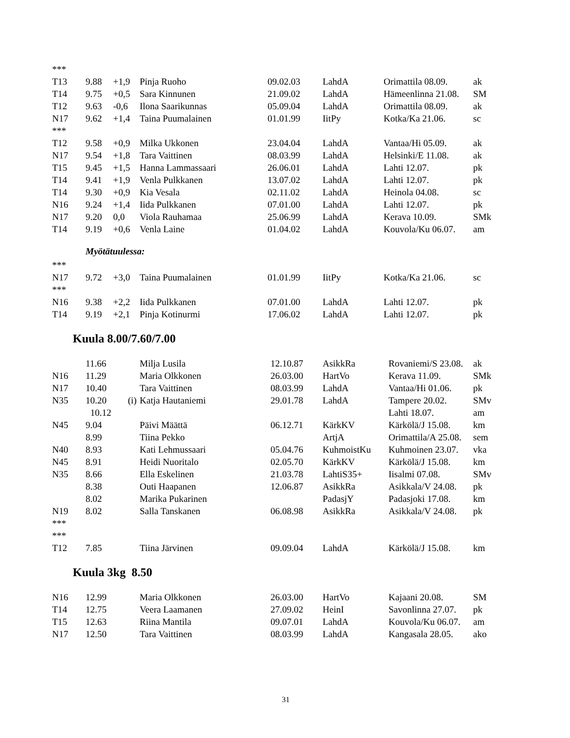| *** | | | | | | | |
| T13 | 9.88 | +1,9 | Pinja Ruoho | 09.02.03 | LahdA | Orimattila 08.09. | ak |
| T14 | 9.75 | +0,5 | Sara Kinnunen | 21.09.02 | LahdA | Hämeenlinna 21.08. | SM |
| T12 | 9.63 | -0,6 | Ilona Saarikunnas | 05.09.04 | LahdA | Orimattila 08.09. | ak |
| N17 | 9.62 | +1,4 | Taina Puumalainen | 01.01.99 | IitPy | Kotka/Ka 21.06. | sc |
| *** | | | | | | | |
| T12 | 9.58 | +0,9 | Milka Ukkonen | 23.04.04 | LahdA | Vantaa/Hi 05.09. | ak |
| N17 | 9.54 | +1,8 | Tara Vaittinen | 08.03.99 | LahdA | Helsinki/E 11.08. | ak |
| T15 | 9.45 | +1,5 | Hanna Lammassaari | 26.06.01 | LahdA | Lahti 12.07. | pk |
| T14 | 9.41 | +1,9 | Venla Pulkkanen | 13.07.02 | LahdA | Lahti 12.07. | pk |
| T14 | 9.30 | +0,9 | Kia Vesala | 02.11.02 | LahdA | Heinola 04.08. | sc |
| N16 | 9.24 | +1,4 | Iida Pulkkanen | 07.01.00 | LahdA | Lahti 12.07. | pk |
| N17 | 9.20 | 0,0 | Viola Rauhamaa | 25.06.99 | LahdA | Kerava 10.09. | SMk |
| T14 | 9.19 | +0,6 | Venla Laine | 01.04.02 | LahdA | Kouvola/Ku 06.07. | am |
| Myötätuulessa: | | | | | | | |
| *** | | | | | | | |
| N17 | 9.72 | +3,0 | Taina Puumalainen | 01.01.99 | IitPy | Kotka/Ka 21.06. | sc |
| *** | | | | | | | |
| N16 | 9.38 | +2,2 | Iida Pulkkanen | 07.01.00 | LahdA | Lahti 12.07. | pk |
| T14 | 9.19 | +2,1 | Pinja Kotinurmi | 17.06.02 | LahdA | Lahti 12.07. | pk |
Kuula 8.00/7.60/7.00
| | 11.66 | | Milja Lusila | 12.10.87 | AsikkRa | Rovaniemi/S 23.08. | ak |
| N16 | 11.29 | | Maria Olkkonen | 26.03.00 | HartVo | Kerava 11.09. | SMk |
| N17 | 10.40 | | Tara Vaittinen | 08.03.99 | LahdA | Vantaa/Hi 01.06. | pk |
| N35 | 10.20 | (i) | Katja Hautaniemi | 29.01.78 | LahdA | Tampere 20.02. | SMv |
| | 10.12 | | | | | Lahti 18.07. | am |
| N45 | 9.04 | | Päivi Määttä | 06.12.71 | KärkKV | Kärkölä/J 15.08. | km |
| | 8.99 | | Tiina Pekko | | ArtjA | Orimattila/A 25.08. | sem |
| N40 | 8.93 | | Kati Lehmussaari | 05.04.76 | KuhmoistKu | Kuhmoinen 23.07. | vka |
| N45 | 8.91 | | Heidi Nuoritalo | 02.05.70 | KärkKV | Kärkölä/J 15.08. | km |
| N35 | 8.66 | | Ella Eskelinen | 21.03.78 | LahtiS35+ | Iisalmi 07.08. | SMv |
| | 8.38 | | Outi Haapanen | 12.06.87 | AsikkRa | Asikkala/V 24.08. | pk |
| | 8.02 | | Marika Pukarinen | | PadasjY | Padasjoki 17.08. | km |
| N19 | 8.02 | | Salla Tanskanen | 06.08.98 | AsikkRa | Asikkala/V 24.08. | pk |
| *** | | | | | | | |
| *** | | | | | | | |
| T12 | 7.85 | | Tiina Järvinen | 09.09.04 | LahdA | Kärkölä/J 15.08. | km |
Kuula 3kg 8.50
| N16 | 12.99 | | Maria Olkkonen | 26.03.00 | HartVo | Kajaani 20.08. | SM |
| T14 | 12.75 | | Veera Laamanen | 27.09.02 | HeinI | Savonlinna 27.07. | pk |
| T15 | 12.63 | | Riina Mantila | 09.07.01 | LahdA | Kouvola/Ku 06.07. | am |
| N17 | 12.50 | | Tara Vaittinen | 08.03.99 | LahdA | Kangasala 28.05. | ako |
31